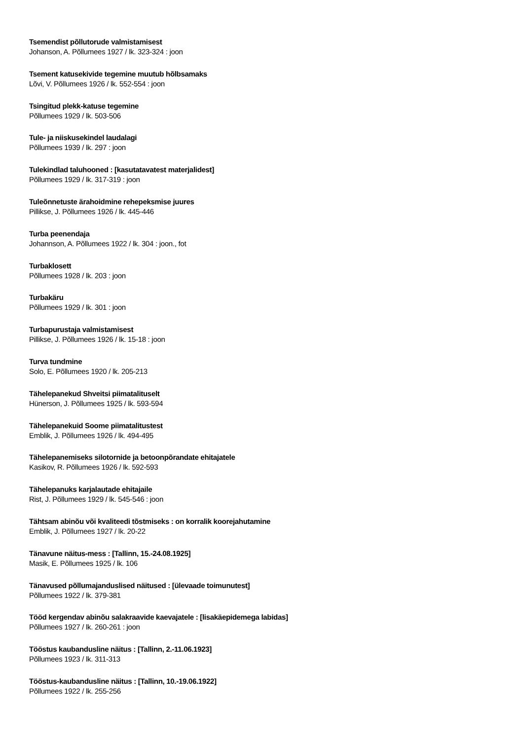Tsemendist põllutorude valmistamisest
Johanson, A. Põllumees 1927 / lk. 323-324 : joon
Tsement katusekivide tegemine muutub hõlbsamaks
Lõvi, V. Põllumees 1926 / lk. 552-554 : joon
Tsingitud plekk-katuse tegemine
Põllumees 1929 / lk. 503-506
Tule- ja niiskusekindel laudalagi
Põllumees 1939 / lk. 297 : joon
Tulekindlad taluhooned : [kasutatavatest materjalidest]
Põllumees 1929 / lk. 317-319 : joon
Tuleõnnetuste ärahoidmine rehepeksmise juures
Pillikse, J. Põllumees 1926 / lk. 445-446
Turba peenendaja
Johannson, A. Põllumees 1922 / lk. 304 : joon., fot
Turbaklosett
Põllumees 1928 / lk. 203 : joon
Turbakäru
Põllumees 1929 / lk. 301 : joon
Turbapurustaja valmistamisest
Pillikse, J. Põllumees 1926 / lk. 15-18 : joon
Turva tundmine
Solo, E. Põllumees 1920 / lk. 205-213
Tähelepanekud Shveitsi piimatalituselt
Hünerson, J. Põllumees 1925 / lk. 593-594
Tähelepanekuid Soome piimatalitustest
Emblik, J. Põllumees 1926 / lk. 494-495
Tähelepanemiseks silotornide ja betoonpõrandate ehitajatele
Kasikov, R. Põllumees 1926 / lk. 592-593
Tähelepanuks karjalautade ehitajaile
Rist, J. Põllumees 1929 / lk. 545-546 : joon
Tähtsam abinõu või kvaliteedi tõstmiseks : on korralik koorejahutamine
Emblik, J. Põllumees 1927 / lk. 20-22
Tänavune näitus-mess : [Tallinn, 15.-24.08.1925]
Masik, E. Põllumees 1925 / lk. 106
Tänavused põllumajanduslised näitused : [ülevaade toimunutest]
Põllumees 1922 / lk. 379-381
Tööd kergendav abinõu salakraavide kaevajatele : [lisakäepidemega labidas]
Põllumees 1927 / lk. 260-261 : joon
Tööstus kaubandusline näitus : [Tallinn, 2.-11.06.1923]
Põllumees 1923 / lk. 311-313
Tööstus-kaubandusline näitus : [Tallinn, 10.-19.06.1922]
Põllumees 1922 / lk. 255-256